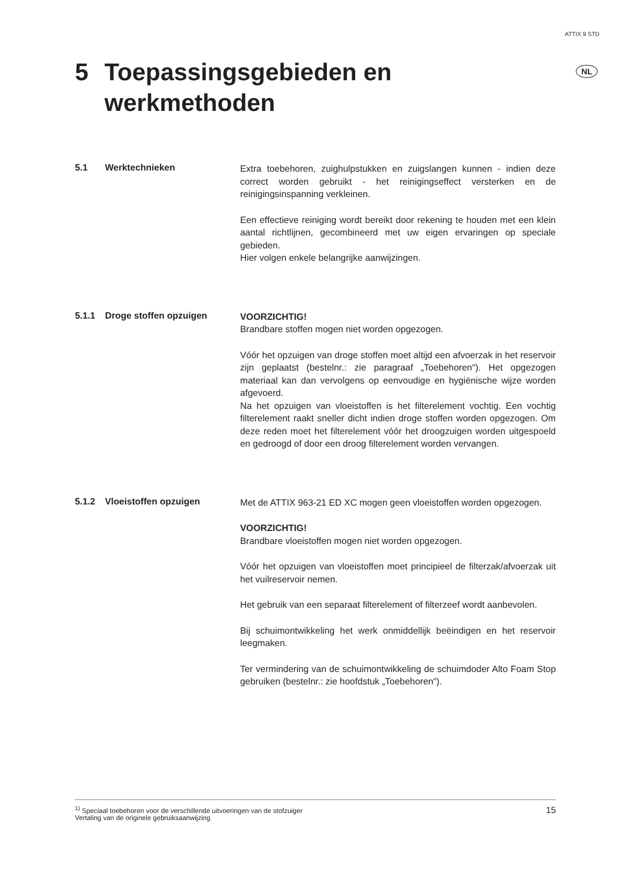ATTIX 9 STD
5 Toepassingsgebieden en
werkmethoden
NL
5.1 Werktechnieken
Extra toebehoren, zuighulpstukken en zuigslangen kunnen - indien deze correct worden gebruikt - het reinigingseffect versterken en de reinigingsinspanning verkleinen.
Een effectieve reiniging wordt bereikt door rekening te houden met een klein aantal richtlijnen, gecombineerd met uw eigen ervaringen op speciale gebieden.
Hier volgen enkele belangrijke aanwijzingen.
5.1.1 Droge stoffen opzuigen
VOORZICHTIG!
Brandbare stoffen mogen niet worden opgezogen.
Vóór het opzuigen van droge stoffen moet altijd een afvoerzak in het reservoir zijn geplaatst (bestelnr.: zie paragraaf „Toebehoren“). Het opgezogen materiaal kan dan vervolgens op eenvoudige en hygiënische wijze worden afgevoerd.
Na het opzuigen van vloeistoffen is het filterelement vochtig. Een vochtig filterelement raakt sneller dicht indien droge stoffen worden opgezogen. Om deze reden moet het filterelement vóór het droogzuigen worden uitgespoeld en gedroogd of door een droog filterelement worden vervangen.
5.1.2 Vloeistoffen opzuigen
Met de ATTIX 963-21 ED XC mogen geen vloeistoffen worden opgezogen.
VOORZICHTIG!
Brandbare vloeistoffen mogen niet worden opgezogen.
Vóór het opzuigen van vloeistoffen moet principieel de filterzak/afvoerzak uit het vuilreservoir nemen.
Het gebruik van een separaat filterelement of filterzeef wordt aanbevolen.
Bij schuimontwikkeling het werk onmiddellijk beëindigen en het reservoir leegmaken.
Ter vermindering van de schuimontwikkeling de schuimdoder Alto Foam Stop gebruiken (bestelnr.: zie hoofdstuk „Toebehoren“).
<sup>1)</sup> Speciaal toebehoren voor de verschillende uitvoeringen van de stofzuiger
Vertaling van de originele gebruiksaanwijzing
15